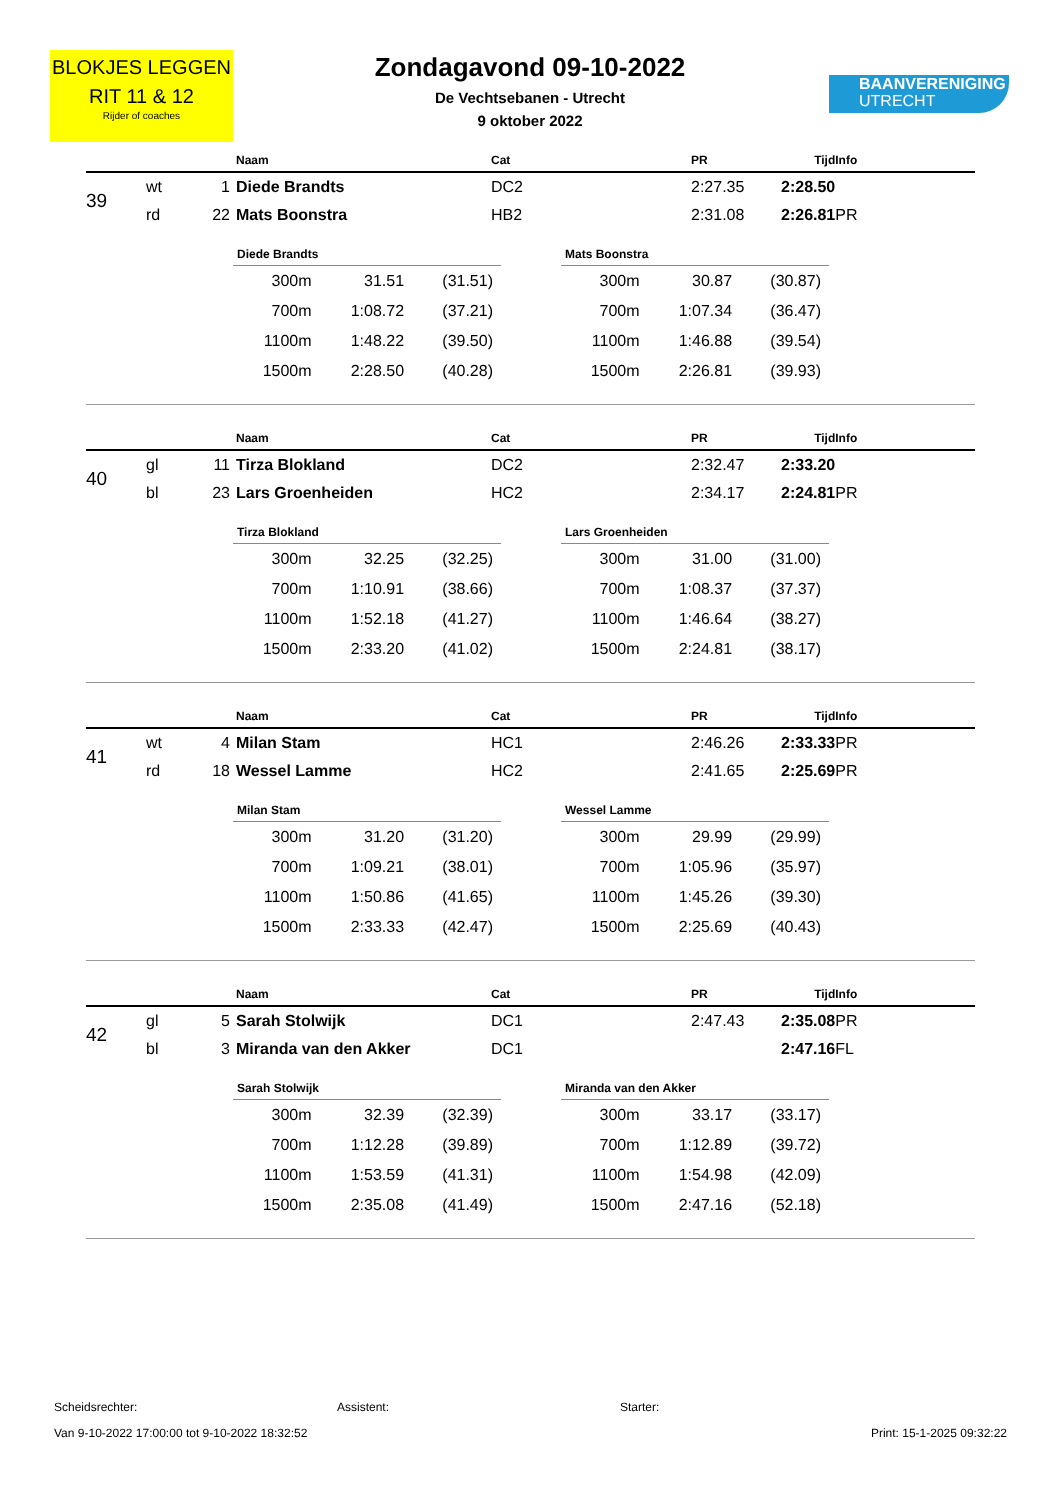BLOKJES LEGGEN
RIT 11 & 12
Rijder of coaches
Zondagavond 09-10-2022
De Vechtsebanen - Utrecht
9 oktober 2022
BAANVERENIGING
UTRECHT
| | | | Naam | Cat | PR | Tijd | Info |
| --- | --- | --- | --- | --- | --- | --- | --- |
| 39 | wt | 1 | Diede Brandts | DC2 | 2:27.35 | 2:28.50 | |
| | rd | 22 | Mats Boonstra | HB2 | 2:31.08 | 2:26.81 | PR |
| Diede Brandts | | |
| --- | --- | --- |
| 300m | 31.51 | (31.51) |
| 700m | 1:08.72 | (37.21) |
| 1100m | 1:48.22 | (39.50) |
| 1500m | 2:28.50 | (40.28) |
| Mats Boonstra | | |
| --- | --- | --- |
| 300m | 30.87 | (30.87) |
| 700m | 1:07.34 | (36.47) |
| 1100m | 1:46.88 | (39.54) |
| 1500m | 2:26.81 | (39.93) |
| | | | Naam | Cat | PR | Tijd | Info |
| --- | --- | --- | --- | --- | --- | --- | --- |
| 40 | gl | 11 | Tirza Blokland | DC2 | 2:32.47 | 2:33.20 | |
| | bl | 23 | Lars Groenheiden | HC2 | 2:34.17 | 2:24.81 | PR |
| Tirza Blokland | | |
| --- | --- | --- |
| 300m | 32.25 | (32.25) |
| 700m | 1:10.91 | (38.66) |
| 1100m | 1:52.18 | (41.27) |
| 1500m | 2:33.20 | (41.02) |
| Lars Groenheiden | | |
| --- | --- | --- |
| 300m | 31.00 | (31.00) |
| 700m | 1:08.37 | (37.37) |
| 1100m | 1:46.64 | (38.27) |
| 1500m | 2:24.81 | (38.17) |
| | | | Naam | Cat | PR | Tijd | Info |
| --- | --- | --- | --- | --- | --- | --- | --- |
| 41 | wt | 4 | Milan Stam | HC1 | 2:46.26 | 2:33.33 | PR |
| | rd | 18 | Wessel Lamme | HC2 | 2:41.65 | 2:25.69 | PR |
| Milan Stam | | |
| --- | --- | --- |
| 300m | 31.20 | (31.20) |
| 700m | 1:09.21 | (38.01) |
| 1100m | 1:50.86 | (41.65) |
| 1500m | 2:33.33 | (42.47) |
| Wessel Lamme | | |
| --- | --- | --- |
| 300m | 29.99 | (29.99) |
| 700m | 1:05.96 | (35.97) |
| 1100m | 1:45.26 | (39.30) |
| 1500m | 2:25.69 | (40.43) |
| | | | Naam | Cat | PR | Tijd | Info |
| --- | --- | --- | --- | --- | --- | --- | --- |
| 42 | gl | 5 | Sarah Stolwijk | DC1 | 2:47.43 | 2:35.08 | PR |
| | bl | 3 | Miranda van den Akker | DC1 | | 2:47.16 | FL |
| Sarah Stolwijk | | |
| --- | --- | --- |
| 300m | 32.39 | (32.39) |
| 700m | 1:12.28 | (39.89) |
| 1100m | 1:53.59 | (41.31) |
| 1500m | 2:35.08 | (41.49) |
| Miranda van den Akker | | |
| --- | --- | --- |
| 300m | 33.17 | (33.17) |
| 700m | 1:12.89 | (39.72) |
| 1100m | 1:54.98 | (42.09) |
| 1500m | 2:47.16 | (52.18) |
Scheidsrechter: Assistent: Starter:
Van 9-10-2022 17:00:00 tot 9-10-2022 18:32:52 Print: 15-1-2025 09:32:22